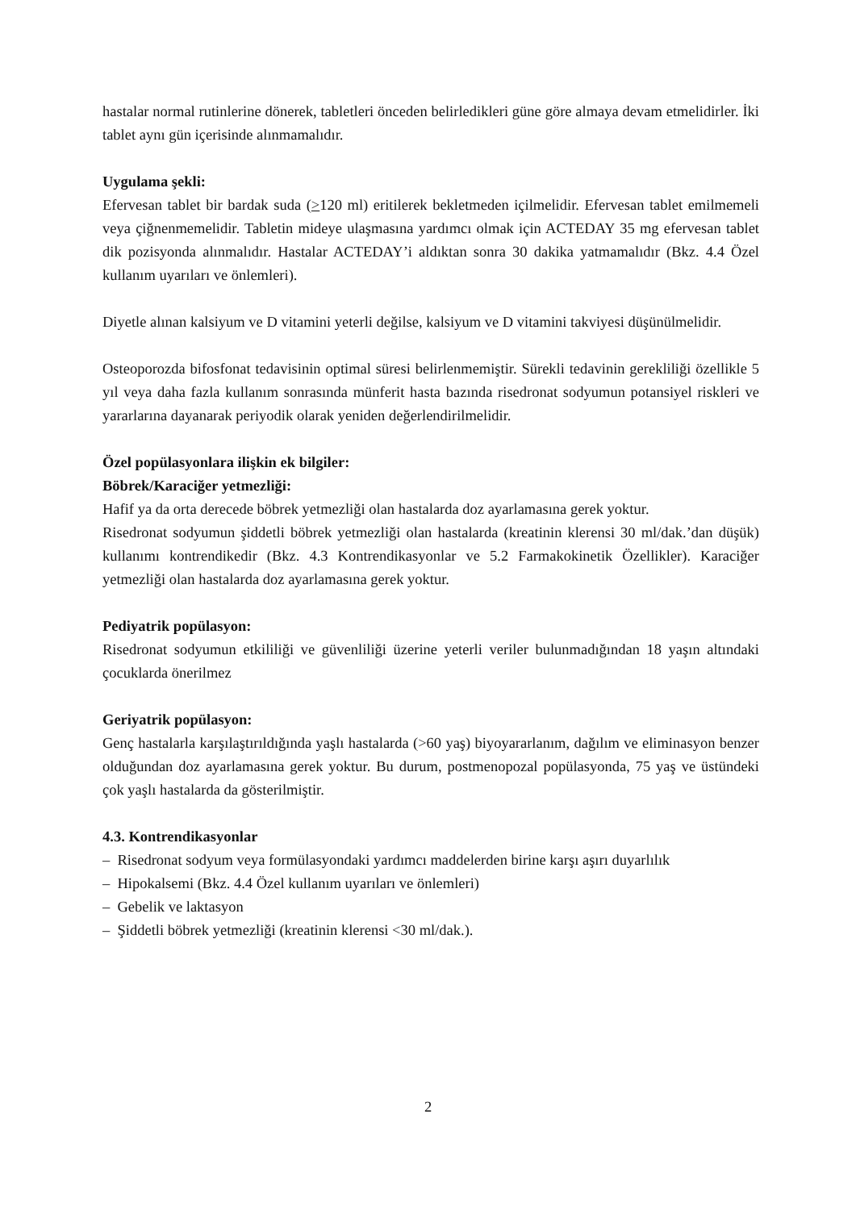hastalar normal rutinlerine dönerek, tabletleri önceden belirledikleri güne göre almaya devam etmelidirler. İki tablet aynı gün içerisinde alınmamalıdır.
Uygulama şekli:
Efervesan tablet bir bardak suda (>120 ml) eritilerek bekletmeden içilmelidir. Efervesan tablet emilmemeli veya çiğnenmemelidir. Tabletin mideye ulaşmasına yardımcı olmak için ACTEDAY 35 mg efervesan tablet dik pozisyonda alınmalıdır. Hastalar ACTEDAY’i aldıktan sonra 30 dakika yatmamalıdır (Bkz. 4.4 Özel kullanım uyarıları ve önlemleri).
Diyetle alınan kalsiyum ve D vitamini yeterli değilse, kalsiyum ve D vitamini takviyesi düşünülmelidir.
Osteoporozda bifosfonat tedavisinin optimal süresi belirlenmemiştir. Sürekli tedavinin gerekliliği özellikle 5 yıl veya daha fazla kullanım sonrasında münferit hasta bazında risedronat sodyumun potansiyel riskleri ve yararlarına dayanarak periyodik olarak yeniden değerlendirilmelidir.
Özel popülasyonlara ilişkin ek bilgiler:
Böbrek/Karaciğer yetmezliği:
Hafif ya da orta derecede böbrek yetmezliği olan hastalarda doz ayarlamasına gerek yoktur.
Risedronat sodyumun şiddetli böbrek yetmezliği olan hastalarda (kreatinin klerensi 30 ml/dak.’dan düşük) kullanımı kontrendikedir (Bkz. 4.3 Kontrendikasyonlar ve 5.2 Farmakokinetik Özellikler). Karaciğer yetmezliği olan hastalarda doz ayarlamasına gerek yoktur.
Pediyatrik popülasyon:
Risedronat sodyumun etkililiği ve güvenliliği üzerine yeterli veriler bulunmadığından 18 yaşın altındaki çocuklarda önerilmez
Geriyatrik popülasyon:
Genç hastalarla karşılaştırıldığında yaşlı hastalarda (>60 yaş) biyoyararlanım, dağılım ve eliminasyon benzer olduğundan doz ayarlamasına gerek yoktur. Bu durum, postmenopozal popülasyonda, 75 yaş ve üstündeki çok yaşlı hastalarda da gösterilmiştir.
4.3. Kontrendikasyonlar
– Risedronat sodyum veya formülasyondaki yardımcı maddelerden birine karşı aşırı duyarlılık
– Hipokalsemi (Bkz. 4.4 Özel kullanım uyarıları ve önlemleri)
– Gebelik ve laktasyon
– Şiddetli böbrek yetmezliği (kreatinin klerensi <30 ml/dak.).
2